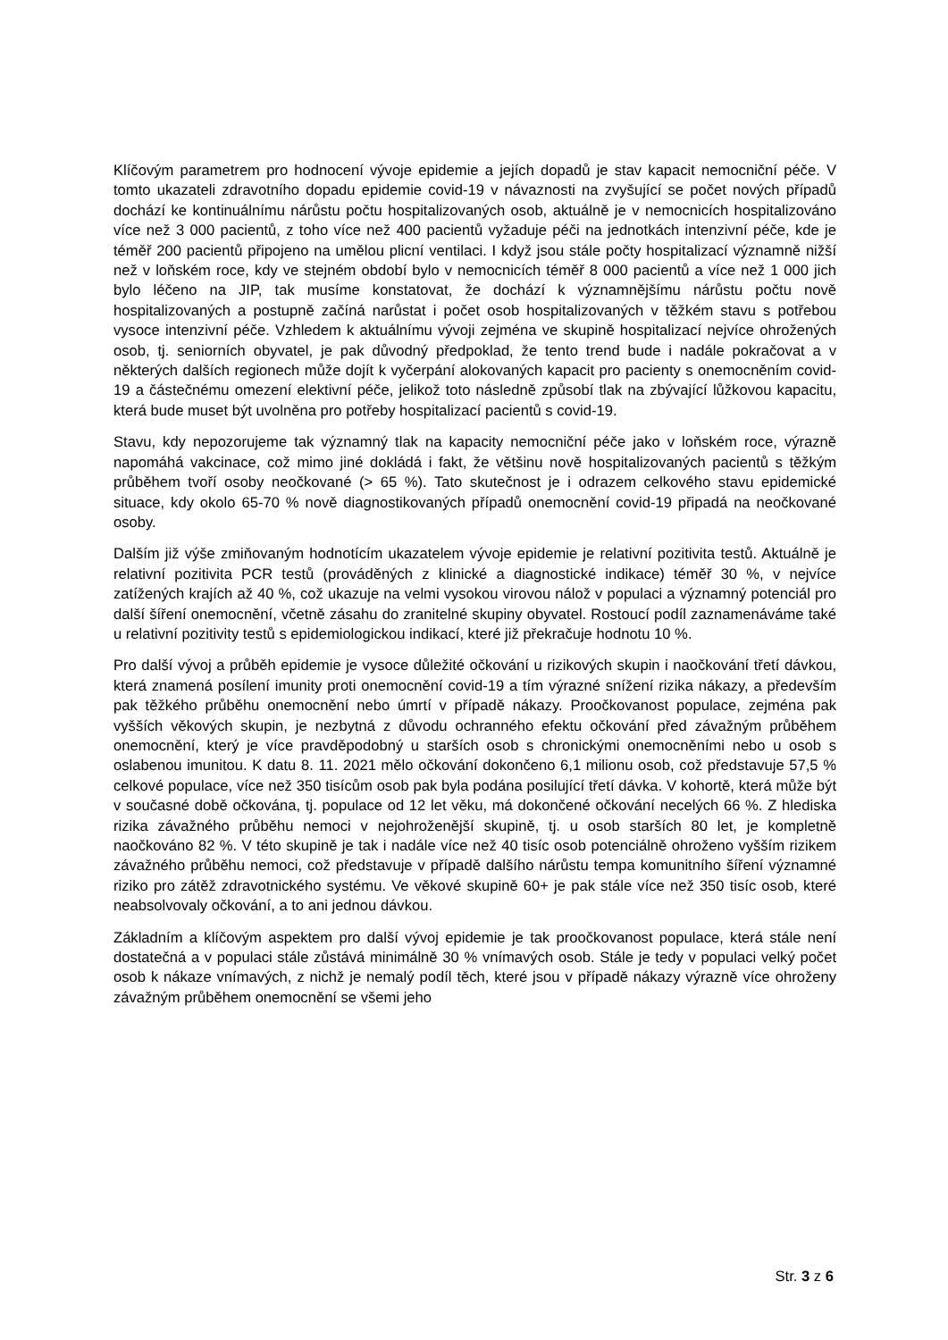Klíčovým parametrem pro hodnocení vývoje epidemie a jejích dopadů je stav kapacit nemocniční péče. V tomto ukazateli zdravotního dopadu epidemie covid-19 v návaznosti na zvyšující se počet nových případů dochází ke kontinuálnímu nárůstu počtu hospitalizovaných osob, aktuálně je v nemocnicích hospitalizováno více než 3 000 pacientů, z toho více než 400 pacientů vyžaduje péči na jednotkách intenzivní péče, kde je téměř 200 pacientů připojeno na umělou plicní ventilaci. I když jsou stále počty hospitalizací významně nižší než v loňském roce, kdy ve stejném období bylo v nemocnicích téměř 8 000 pacientů a více než 1 000 jich bylo léčeno na JIP, tak musíme konstatovat, že dochází k významnějšímu nárůstu počtu nově hospitalizovaných a postupně začíná narůstat i počet osob hospitalizovaných v těžkém stavu s potřebou vysoce intenzivní péče. Vzhledem k aktuálnímu vývoji zejména ve skupině hospitalizací nejvíce ohrožených osob, tj. seniorních obyvatel, je pak důvodný předpoklad, že tento trend bude i nadále pokračovat a v některých dalších regionech může dojít k vyčerpání alokovaných kapacit pro pacienty s onemocněním covid-19 a částečnému omezení elektivní péče, jelikož toto následně způsobí tlak na zbývající lůžkovou kapacitu, která bude muset být uvolněna pro potřeby hospitalizací pacientů s covid-19.
Stavu, kdy nepozorujeme tak významný tlak na kapacity nemocniční péče jako v loňském roce, výrazně napomáhá vakcinace, což mimo jiné dokládá i fakt, že většinu nově hospitalizovaných pacientů s těžkým průběhem tvoří osoby neočkované (> 65 %). Tato skutečnost je i odrazem celkového stavu epidemické situace, kdy okolo 65-70 % nově diagnostikovaných případů onemocnění covid-19 připadá na neočkované osoby.
Dalším již výše zmiňovaným hodnotícím ukazatelem vývoje epidemie je relativní pozitivita testů. Aktuálně je relativní pozitivita PCR testů (prováděných z klinické a diagnostické indikace) téměř 30 %, v nejvíce zatížených krajích až 40 %, což ukazuje na velmi vysokou virovou nálož v populaci a významný potenciál pro další šíření onemocnění, včetně zásahu do zranitelné skupiny obyvatel. Rostoucí podíl zaznamenáváme také u relativní pozitivity testů s epidemiologickou indikací, které již překračuje hodnotu 10 %.
Pro další vývoj a průběh epidemie je vysoce důležité očkování u rizikových skupin i naočkování třetí dávkou, která znamená posílení imunity proti onemocnění covid-19 a tím výrazné snížení rizika nákazy, a především pak těžkého průběhu onemocnění nebo úmrtí v případě nákazy. Proočkovanost populace, zejména pak vyšších věkových skupin, je nezbytná z důvodu ochranného efektu očkování před závažným průběhem onemocnění, který je více pravděpodobný u starších osob s chronickými onemocněními nebo u osob s oslabenou imunitou. K datu 8. 11. 2021 mělo očkování dokončeno 6,1 milionu osob, což představuje 57,5 % celkové populace, více než 350 tisícům osob pak byla podána posilující třetí dávka. V kohortě, která může být v současné době očkována, tj. populace od 12 let věku, má dokončené očkování necelých 66 %. Z hlediska rizika závažného průběhu nemoci v nejohroženější skupině, tj. u osob starších 80 let, je kompletně naočkováno 82 %. V této skupině je tak i nadále více než 40 tisíc osob potenciálně ohroženo vyšším rizikem závažného průběhu nemoci, což představuje v případě dalšího nárůstu tempa komunitního šíření významné riziko pro zátěž zdravotnického systému. Ve věkové skupině 60+ je pak stále více než 350 tisíc osob, které neabsolvovaly očkování, a to ani jednou dávkou.
Základním a klíčovým aspektem pro další vývoj epidemie je tak proočkovanost populace, která stále není dostatečná a v populaci stále zůstává minimálně 30 % vnímavých osob. Stále je tedy v populaci velký počet osob k nákaze vnímavých, z nichž je nemalý podíl těch, které jsou v případě nákazy výrazně více ohroženy závažným průběhem onemocnění se všemi jeho
Str. 3 z 6